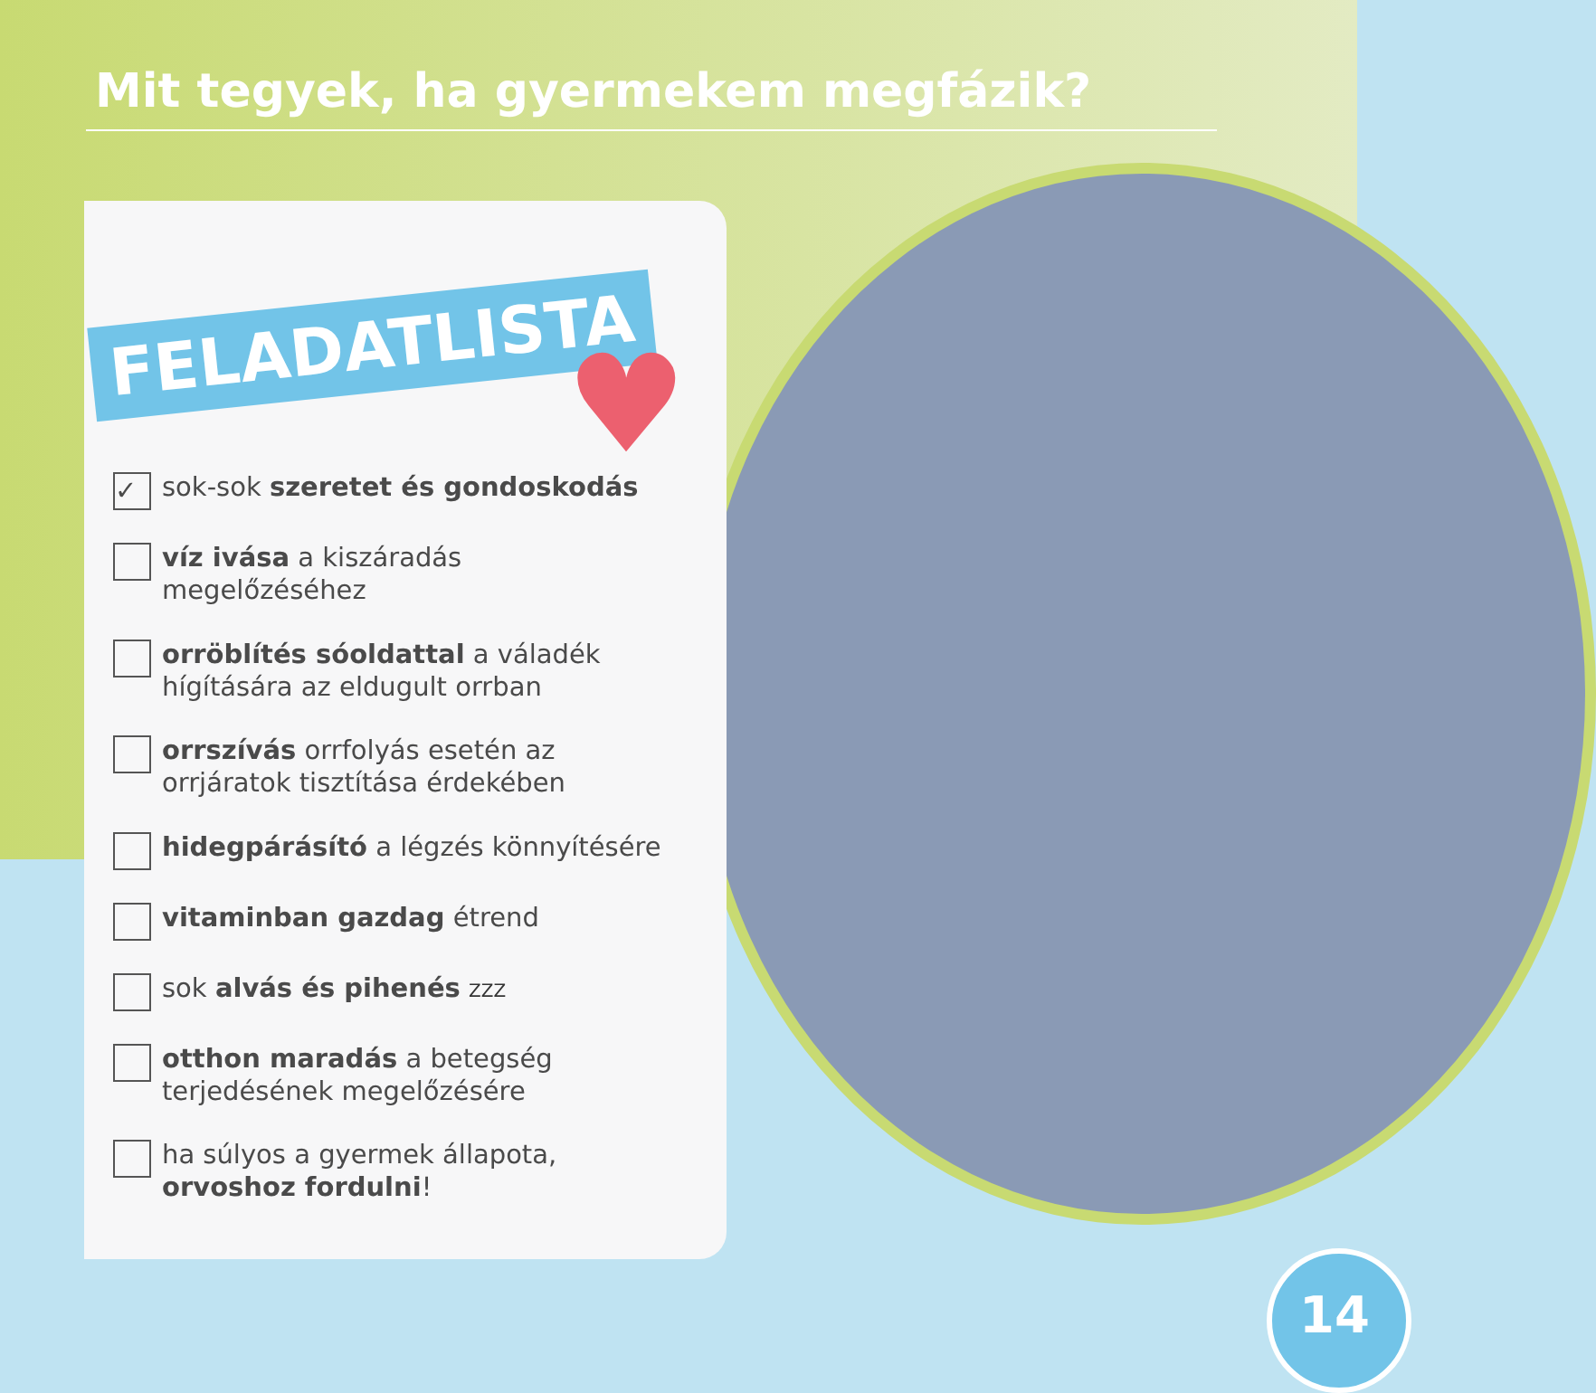Mit tegyek, ha gyermekem megfázik?
FELADATLISTA ♥
✓ sok-sok szeretet és gondoskodás
víz ivása a kiszáradás megelőzéséhez
orröblítés sóoldattal a váladék hígítására az eldugult orrban
orrszívás orrfolyás esetén az orrjáratok tisztítása érdekében
hidegpárásító a légzés könnyítésére
vitaminban gazdag étrend
sok alvás és pihenés ZZZ
otthon maradás a betegség terjedésének megelőzésére
ha súlyos a gyermek állapota, orvoshoz fordulni!
14